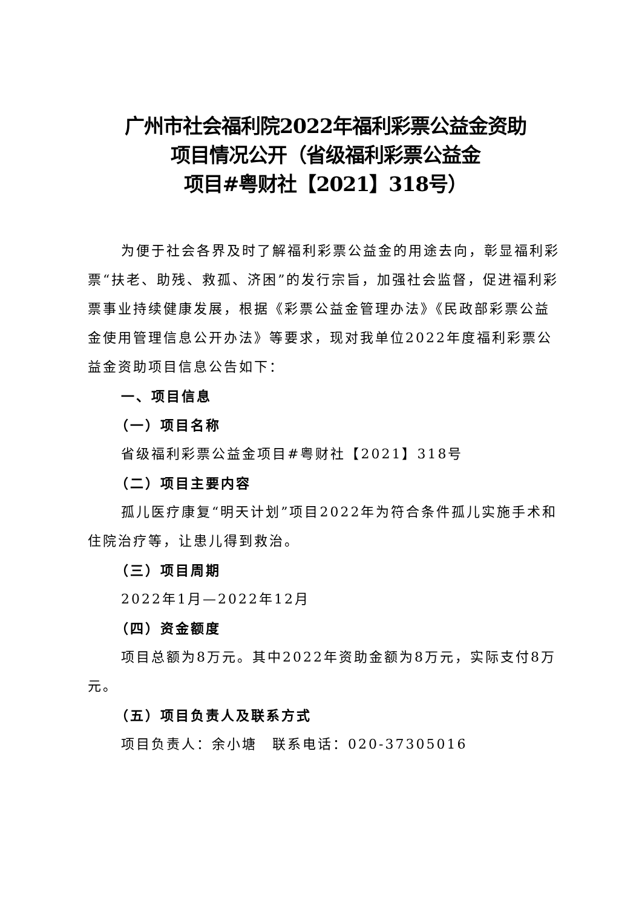广州市社会福利院2022年福利彩票公益金资助
项目情况公开（省级福利彩票公益金
项目#粤财社【2021】318号）
为便于社会各界及时了解福利彩票公益金的用途去向，彰显福利彩票“扶老、助残、救孤、济困”的发行宗旨，加强社会监督，促进福利彩票事业持续健康发展，根据《彩票公益金管理办法》《民政部彩票公益金使用管理信息公开办法》等要求，现对我单位2022年度福利彩票公益金资助项目信息公告如下：
一、项目信息
（一）项目名称
省级福利彩票公益金项目#粤财社【2021】318号
（二）项目主要内容
孤儿医疗康复“明天计划”项目2022年为符合条件孤儿实施手术和住院治疗等，让患儿得到救治。
（三）项目周期
2022年1月—2022年12月
（四）资金额度
项目总额为8万元。其中2022年资助金额为8万元，实际支付8万元。
（五）项目负责人及联系方式
项目负责人：余小塘　联系电话：020-37305016